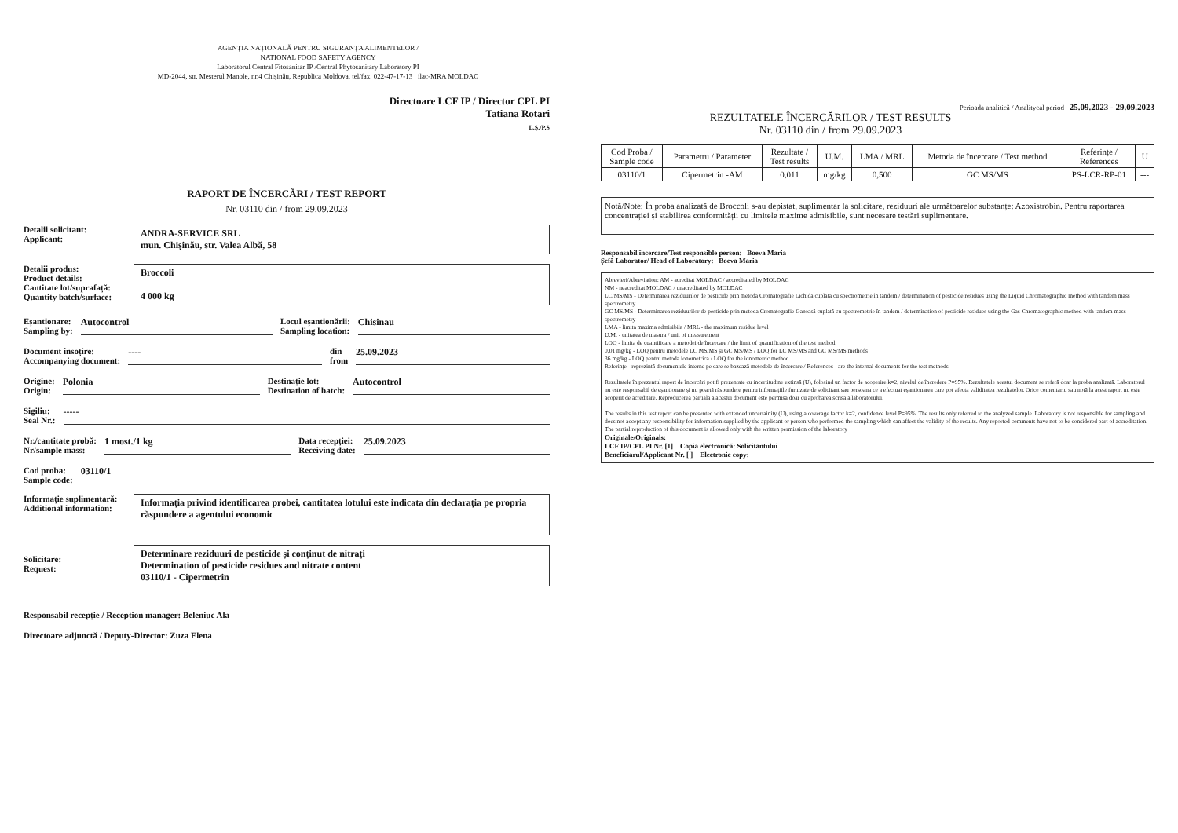AGENȚIA NAȚIONALĂ PENTRU SIGURANȚA ALIMENTELOR /
NATIONAL FOOD SAFETY AGENCY
Laboratorul Central Fitosanitar IP /Central Phytosanitary Laboratory PI
MD-2044, str. Meșterul Manole, nr.4 Chișinău, Republica Moldova, tel/fax. 022-47-17-13 ilac-MRA MOLDAC
Directoare LCF IP / Director CPL PI
Tatiana Rotari
L.Ș./P.S
RAPORT DE ÎNCERCĂRI / TEST REPORT
Nr. 03110 din / from 29.09.2023
Detalii solicitant:
Applicant:
ANDRA-SERVICE SRL
mun. Chișinău, str. Valea Albă, 58
Detalii produs:
Product details:
Cantitate lot/suprafață:
Quantity batch/surface:
Broccoli
4 000 kg
Eșantionare:
Sampling by: Autocontrol Locul eșantionării:
Sampling location: Chisinau
Document însoțire:
Accompanying document: ---- din
from 25.09.2023
Origine:
Origin: Polonia Destinație lot:
Destination of batch: Autocontrol
Sigiliu:
Seal Nr.: -----
Nr./cantitate probă:
Nr/sample mass: 1 most./1 kg Data recepției:
Receiving date: 25.09.2023
Cod proba:
Sample code: 03110/1
Informație suplimentară:
Additional information:
Informația privind identificarea probei, cantitatea lotului este indicata din declarația pe propria răspundere a agentului economic
Solicitare:
Request:
Determinare reziduuri de pesticide și conținut de nitrați
Determination of pesticide residues and nitrate content
03110/1 - Cipermetrin
Responsabil recepție / Reception manager: Beleniuc Ala
Directoare adjunctă / Deputy-Director: Zuza Elena
Perioada analitică / Analitycal period 25.09.2023 - 29.09.2023
REZULTATELE ÎNCERCĂRILOR / TEST RESULTS
Nr. 03110 din / from 29.09.2023
| Cod Proba / Sample code | Parametru / Parameter | Rezultate / Test results | U.M. | LMA / MRL | Metoda de încercare / Test method | Referințe / References | U |
| --- | --- | --- | --- | --- | --- | --- | --- |
| 03110/1 | Cipermetrin -AM | 0,011 | mg/kg | 0,500 | GC MS/MS | PS-LCR-RP-01 | --- |
Notă/Note: În proba analizată de Broccoli s-au depistat, suplimentar la solicitare, reziduuri ale următoarelor substanțe: Azoxistrobin. Pentru raportarea concentrației și stabilirea conformității cu limitele maxime admisibile, sunt necesare testări suplimentare.
Responsabil încercare/Test responsible person: Boeva Maria
Șefă Laborator/ Head of Laboratory: Boeva Maria
Abrevieri/Abreviation: AM - acreditat MOLDAC / accreditated by MOLDAC
NM - neacreditat MOLDAC / unacreditated by MOLDAC
LC/MS/MS - Determinarea reziduurilor de pesticide prin metoda Cromatografie Lichidă cuplată cu spectrometrie în tandem / determination of pesticide residues using the Liquid Chromatographic method with tandem mass spectrometry
GC MS/MS - Determinarea reziduurilor de pesticide prin metoda Cromatografie Gazoasă cuplată cu spectrometrie în tandem / determination of pesticide residues using the Gas Chromatographic method with tandem mass spectrometry
LMA - limita maxima admisibila / MRL - the maximum residue level
U.M. - unitatea de masura / unit of measurement
LOQ - limita de cuantificare a metodei de încercare / the limit of quantification of the test method
0,01 mg/kg - LOQ pentru metodele LC MS/MS și GC MS/MS / LOQ for LC MS/MS and GC MS/MS methods
36 mg/kg - LOQ pentru metoda ionometrica / LOQ for the ionometric method
Referințe - reprezintă documentele interne pe care se bazează metodele de încercare / References - are the internal documents for the test methods
Rezultatele în prezentul raport de încercări pot fi prezentate cu incertitudine extinsă (U), folosind un factor de acoperire k=2, nivelul de încredere P=95%. Rezultatele acestui document se referă doar la proba analizată. Laboratorul nu este responsabil de eșantionare și nu poartă răspundere pentru informațiile furnizate de solicitant sau persoana ce a efectuat eșantionarea care pot afecta validitatea rezultatelor. Orice comentariu sau notă la acest raport nu este acoperit de acreditare. Reproducerea parțială a acestui document este permisă doar cu aprobarea scrisă a laboratorului.
The results in this test report can be presented with extended uncertainity (U), using a coverage factor k=2, confidence level P=95%. The results only referred to the analyzed sample. Laboratory is not responsible for sampling and does not accept any responsibility for information supplied by the applicant or person who performed the sampling which can affect the validity of the results. Any reported comments have not to be considered part of accreditation. The partial reproduction of this document is allowed only with the written permission of the laboratory
Originale/Originals:
LCF IP/CPL PI Nr. [1] Copia electronică: Solicitantului
Beneficiarul/Applicant Nr. [ ] Electronic copy: